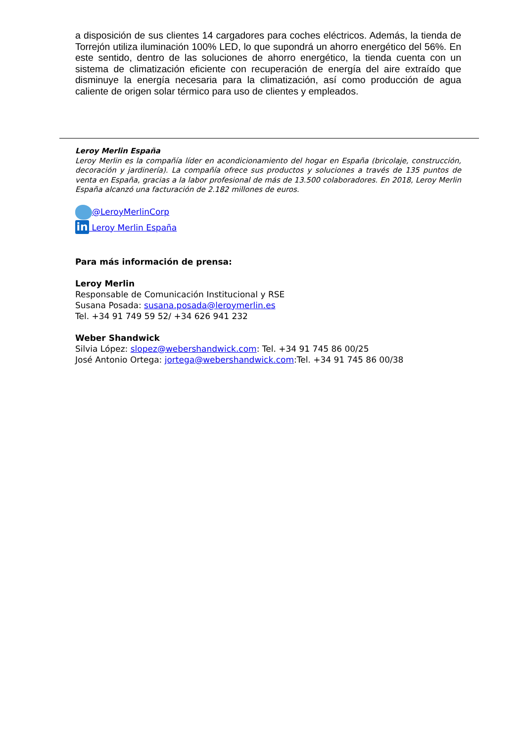a disposición de sus clientes 14 cargadores para coches eléctricos. Además, la tienda de Torrejón utiliza iluminación 100% LED, lo que supondrá un ahorro energético del 56%. En este sentido, dentro de las soluciones de ahorro energético, la tienda cuenta con un sistema de climatización eficiente con recuperación de energía del aire extraído que disminuye la energía necesaria para la climatización, así como producción de agua caliente de origen solar térmico para uso de clientes y empleados.
Leroy Merlin España
Leroy Merlin es la compañía líder en acondicionamiento del hogar en España (bricolaje, construcción, decoración y jardinería). La compañía ofrece sus productos y soluciones a través de 135 puntos de venta en España, gracias a la labor profesional de más de 13.500 colaboradores. En 2018, Leroy Merlin España alcanzó una facturación de 2.182 millones de euros.
@LeroyMerlinCorp
in Leroy Merlin España
Para más información de prensa:
Leroy Merlin
Responsable de Comunicación Institucional y RSE
Susana Posada: susana.posada@leroymerlin.es
Tel. +34 91 749 59 52/ +34 626 941 232
Weber Shandwick
Silvia López: slopez@webershandwick.com: Tel. +34 91 745 86 00/25
José Antonio Ortega: jortega@webershandwick.com:Tel. +34 91 745 86 00/38